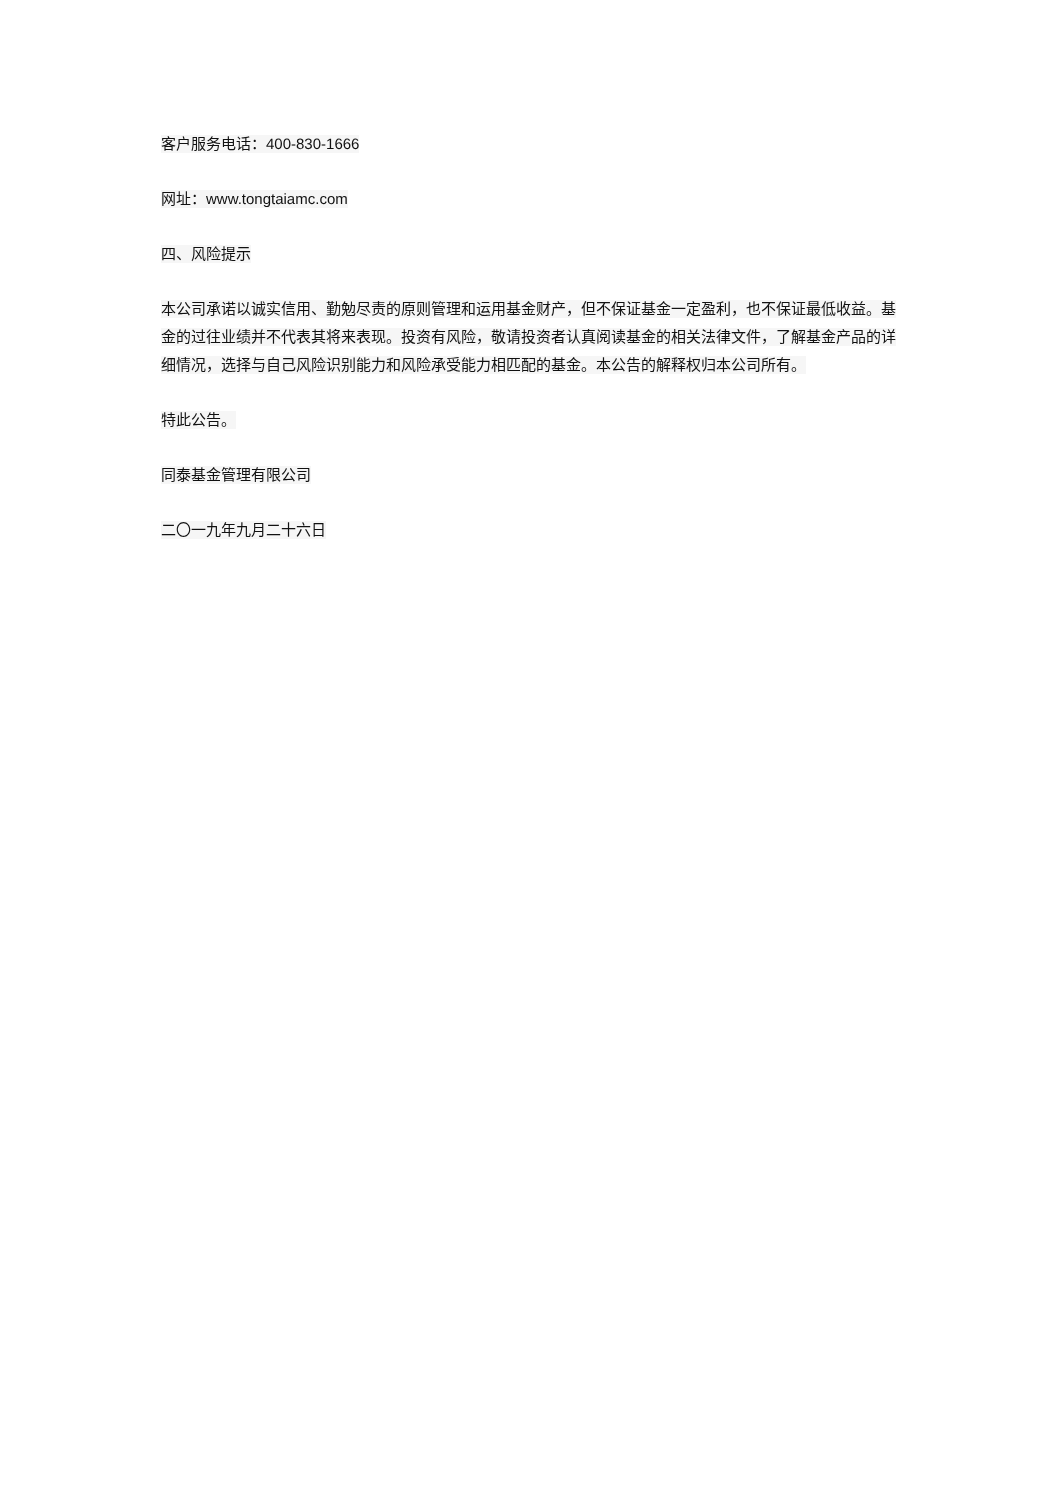客户服务电话：400-830-1666
网址：www.tongtaiamc.com
四、风险提示
本公司承诺以诚实信用、勤勉尽责的原则管理和运用基金财产，但不保证基金一定盈利，也不保证最低收益。基金的过往业绩并不代表其将来表现。投资有风险，敬请投资者认真阅读基金的相关法律文件，了解基金产品的详细情况，选择与自己风险识别能力和风险承受能力相匹配的基金。本公告的解释权归本公司所有。
特此公告。
同泰基金管理有限公司
二〇一九年九月二十六日